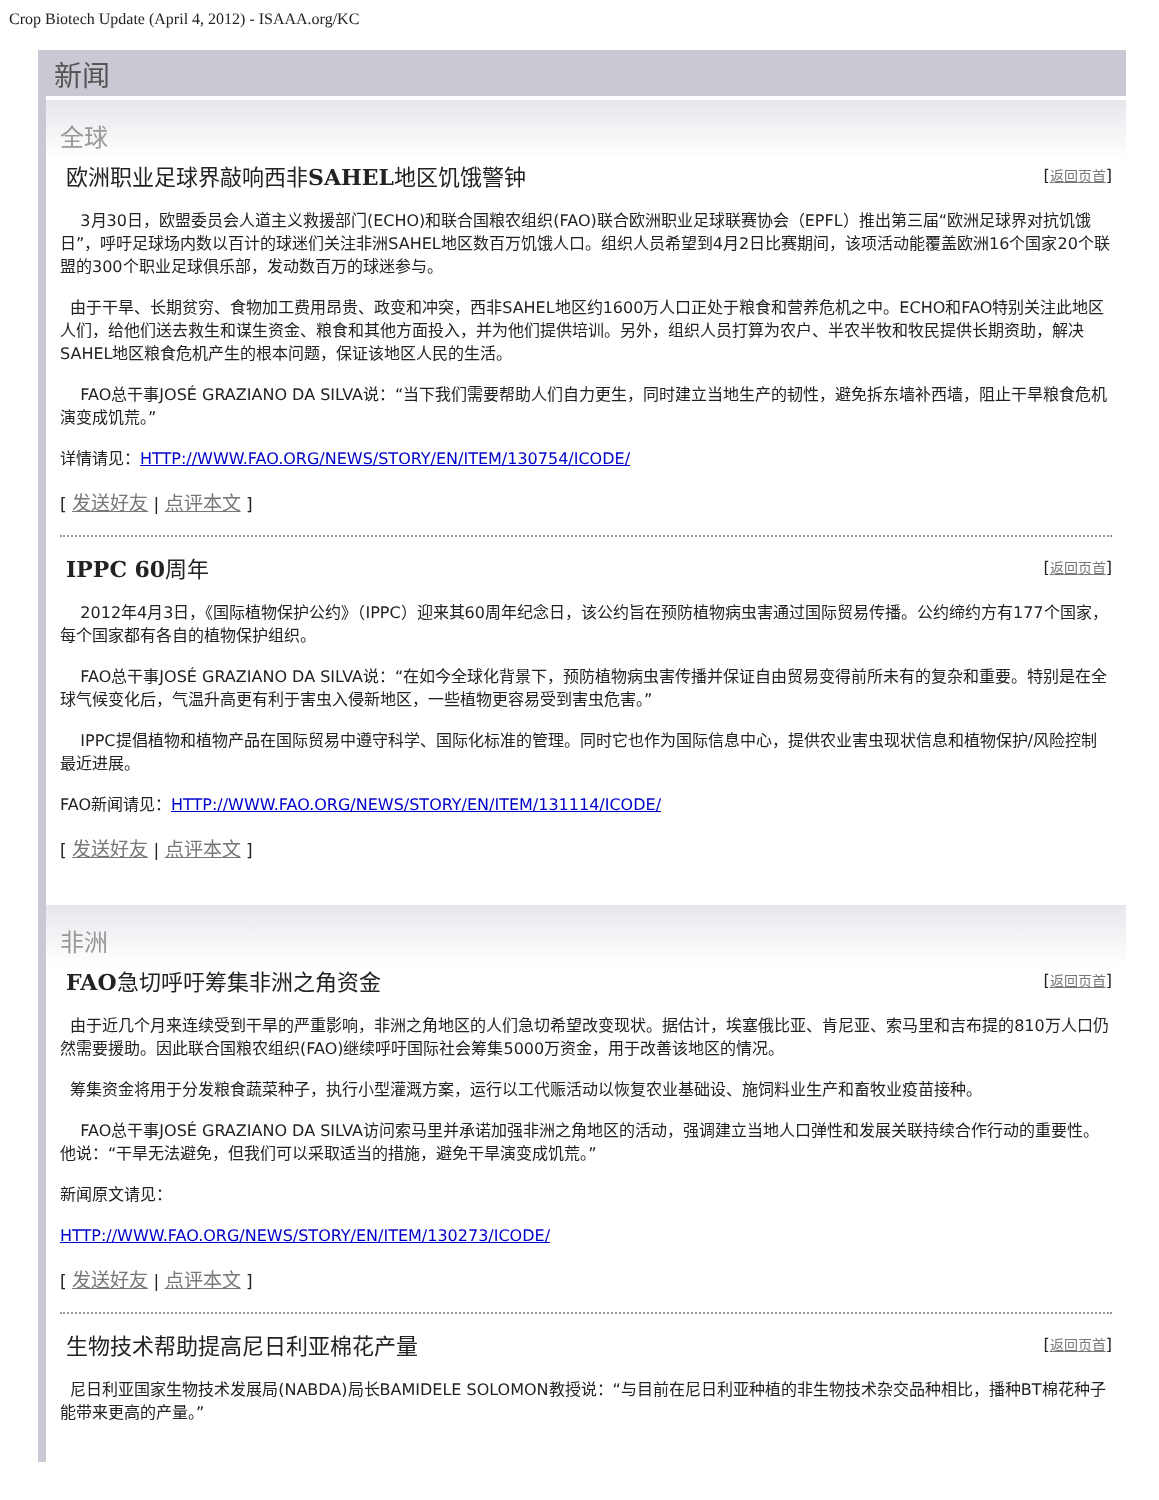Crop Biotech Update (April 4, 2012) - ISAAA.org/KC
新闻
全球
欧洲职业足球界敲响西非SAHEL地区饥饿警钟 [返回页首]
3月30日，欧盟委员会人道主义救援部门(ECHO)和联合国粮农组织(FAO)联合欧洲职业足球联赛协会（EPFL）推出第三届“欧洲足球界对抗饥饿日”，呼吁足球场内数以百计的球迷们关注非洲SAHEL地区数百万饥饿人口。组织人员希望到4月2日比赛期间，该项活动能覆盖欧洲16个国家20个联盟的300个职业足球俱乐部，发动数百万的球迷参与。
由于干旱、长期贫穷、食物加工费用昂贵、政变和冲突，西非SAHEL地区约1600万人口正处于粮食和营养危机之中。ECHO和FAO特别关注此地区人们，给他们送去救生和谋生资金、粮食和其他方面投入，并为他们提供培训。另外，组织人员打算为农户、半农半牧和牧民提供长期资助，解决SAHEL地区粮食危机产生的根本问题，保证该地区人民的生活。
FAO总干事JOSÉ GRAZIANO DA SILVA说：“当下我们需要帮助人们自力更生，同时建立当地生产的韧性，避免拆东墙补西墙，阻止干旱粮食危机演变成饥荒。”
详情请见：HTTP://WWW.FAO.ORG/NEWS/STORY/EN/ITEM/130754/ICODE/
[ 发送好友 | 点评本文 ]
IPPC 60周年 [返回页首]
2012年4月3日，《国际植物保护公约》（IPPC）迎来其60周年纪念日，该公约旨在预防植物病虫害通过国际贸易传播。公约缔约方有177个国家，每个国家都有各自的植物保护组织。
FAO总干事JOSÉ GRAZIANO DA SILVA说：“在如今全球化背景下，预防植物病虫害传播并保证自由贸易变得前所未有的复杂和重要。特别是在全球气候变化后，气温升高更有利于害虫入侵新地区，一些植物更容易受到害虫危害。”
IPPC提倡植物和植物产品在国际贸易中遵守科学、国际化标准的管理。同时它也作为国际信息中心，提供农业害虫现状信息和植物保护/风险控制最近进展。
FAO新闻请见：HTTP://WWW.FAO.ORG/NEWS/STORY/EN/ITEM/131114/ICODE/
[ 发送好友 | 点评本文 ]
非洲
FAO急切呼吁筹集非洲之角资金 [返回页首]
由于近几个月来连续受到干旱的严重影响，非洲之角地区的人们急切希望改变现状。据估计，埃塞俄比亚、肯尼亚、索马里和吉布提的810万人口仍然需要援助。因此联合国粮农组织(FAO)继续呼吁国际社会筹集5000万资金，用于改善该地区的情况。
筹集资金将用于分发粮食蔬菜种子，执行小型灌溉方案，运行以工代赈活动以恢复农业基础设、施饲料业生产和畜牧业疫苗接种。
FAO总干事JOSÉ GRAZIANO DA SILVA访问索马里并承诺加强非洲之角地区的活动，强调建立当地人口弹性和发展关联持续合作行动的重要性。他说：“干旱无法避免，但我们可以采取适当的措施，避免干旱演变成饥荒。”
新闻原文请见：
HTTP://WWW.FAO.ORG/NEWS/STORY/EN/ITEM/130273/ICODE/
[ 发送好友 | 点评本文 ]
生物技术帮助提高尼日利亚棉花产量 [返回页首]
尼日利亚国家生物技术发展局(NABDA)局长BAMIDELE SOLOMON教授说：“与目前在尼日利亚种植的非生物技术杂交品种相比，播种BT棉花种子能带来更高的产量。”